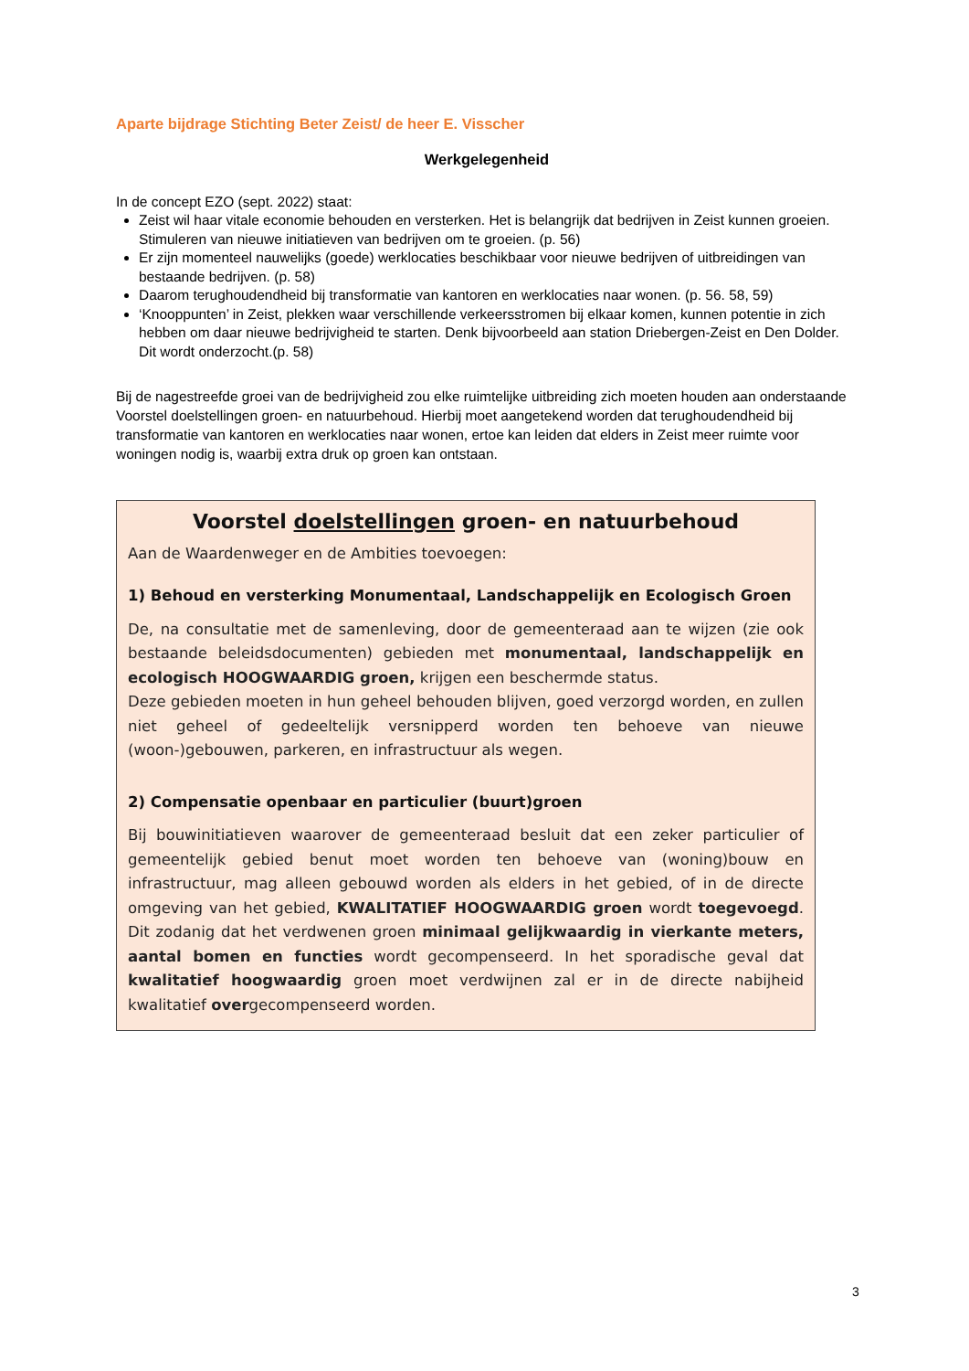Aparte bijdrage Stichting Beter Zeist/ de heer E. Visscher
Werkgelegenheid
In de concept EZO (sept. 2022) staat:
Zeist wil haar vitale economie behouden en versterken. Het is belangrijk dat bedrijven in Zeist kunnen groeien. Stimuleren van nieuwe initiatieven van bedrijven om te groeien. (p. 56)
Er zijn momenteel nauwelijks (goede) werklocaties beschikbaar voor nieuwe bedrijven of uitbreidingen van bestaande bedrijven. (p. 58)
Daarom terughoudendheid bij transformatie van kantoren en werklocaties naar wonen. (p. 56. 58, 59)
‘Knooppunten’ in Zeist, plekken waar verschillende verkeersstromen bij elkaar komen, kunnen potentie in zich hebben om daar nieuwe bedrijvigheid te starten. Denk bijvoorbeeld aan station Driebergen-Zeist en Den Dolder. Dit wordt onderzocht.(p. 58)
Bij de nagestreefde groei van de bedrijvigheid zou elke ruimtelijke uitbreiding zich moeten houden aan onderstaande Voorstel doelstellingen groen- en natuurbehoud. Hierbij moet aangetekend worden dat terughoudendheid bij transformatie van kantoren en werklocaties naar wonen, ertoe kan leiden dat elders in Zeist meer ruimte voor woningen nodig is, waarbij extra druk op groen kan ontstaan.
Voorstel doelstellingen groen- en natuurbehoud
Aan de Waardenweger en de Ambities toevoegen:
1) Behoud en versterking Monumentaal, Landschappelijk en Ecologisch Groen
De, na consultatie met de samenleving, door de gemeenteraad aan te wijzen (zie ook bestaande beleidsdocumenten) gebieden met monumentaal, landschappelijk en ecologisch HOOGWAARDIG groen, krijgen een beschermde status.
Deze gebieden moeten in hun geheel behouden blijven, goed verzorgd worden, en zullen niet geheel of gedeeltelijk versnipperd worden ten behoeve van nieuwe (woon-)gebouwen, parkeren, en infrastructuur als wegen.
2) Compensatie openbaar en particulier (buurt)groen
Bij bouwinitiatieven waarover de gemeenteraad besluit dat een zeker particulier of gemeentelijk gebied benut moet worden ten behoeve van (woning)bouw en infrastructuur, mag alleen gebouwd worden als elders in het gebied, of in de directe omgeving van het gebied, KWALITATIEF HOOGWAARDIG groen wordt toegevoegd. Dit zodanig dat het verdwenen groen minimaal gelijkwaardig in vierkante meters, aantal bomen en functies wordt gecompenseerd. In het sporadische geval dat kwalitatief hoogwaardig groen moet verdwijnen zal er in de directe nabijheid kwalitatief overgecompenseerd worden.
3